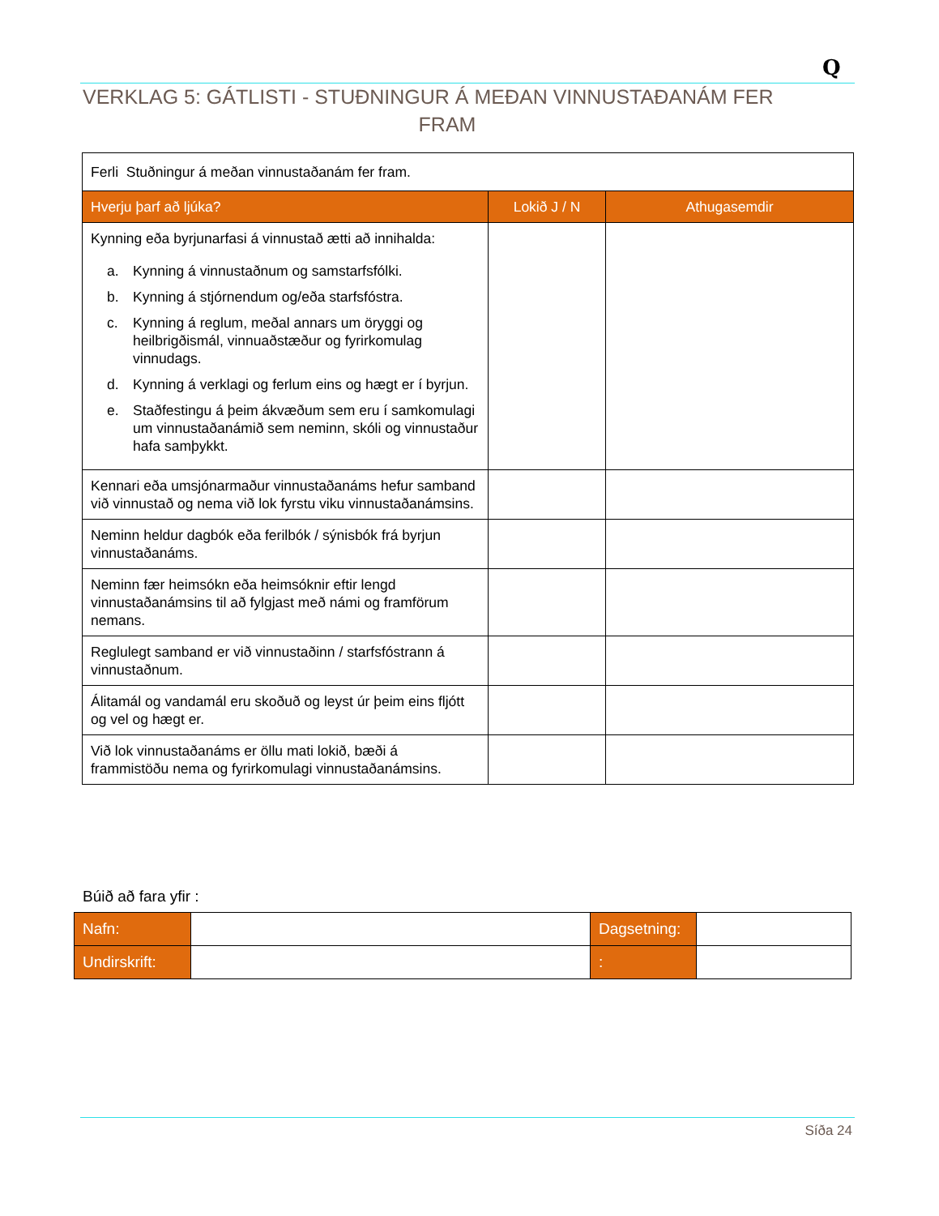Q
VERKLAG 5: GÁTLISTI - STUÐNINGUR Á MEÐAN VINNUSTAÐANÁM FER
FRAM
| Ferli Stuðningur á meðan vinnustaðanám fer fram. | | |
| Hverju þarf að ljúka? | Lokið J / N | Athugasemdir |
| Kynning eða byrjunarfasi á vinnustað ætti að innihalda: a. Kynning á vinnustaðnum og samstarfsfólki. b. Kynning á stjórnendum og/eða starfsfóstra. c. Kynning á reglum, meðal annars um öryggi og heilbrigðismál, vinnuaðstæður og fyrirkomulag vinnudags. d. Kynning á verklagi og ferlum eins og hægt er í byrjun. e. Staðfestingu á þeim ákvæðum sem eru í samkomulagi um vinnustaðanámið sem neminn, skóli og vinnustaður hafa samþykkt. | | |
| Kennari eða umsjónarmaður vinnustaðanáms hefur samband við vinnustað og nema við lok fyrstu viku vinnustaðanámsins. | | |
| Neminn heldur dagbók eða ferilbók / sýnisbók frá byrjun vinnustaðanáms. | | |
| Neminn fær heimsókn eða heimsóknir eftir lengd vinnustaðanámsins til að fylgjast með námi og framförum nemans. | | |
| Reglulegt samband er við vinnustaðinn / starfsfóstrann á vinnustaðnum. | | |
| Álitamál og vandamál eru skoðuð og leyst úr þeim eins fljótt og vel og hægt er. | | |
| Við lok vinnustaðanáms er öllu mati lokið, bæði á frammistöðu nema og fyrirkomulagi vinnustaðanámsins. | | |
Búið að fara yfir :
| Nafn: | | Dagsetning: | |
| Undirskrift: | | : | |
Síða 24